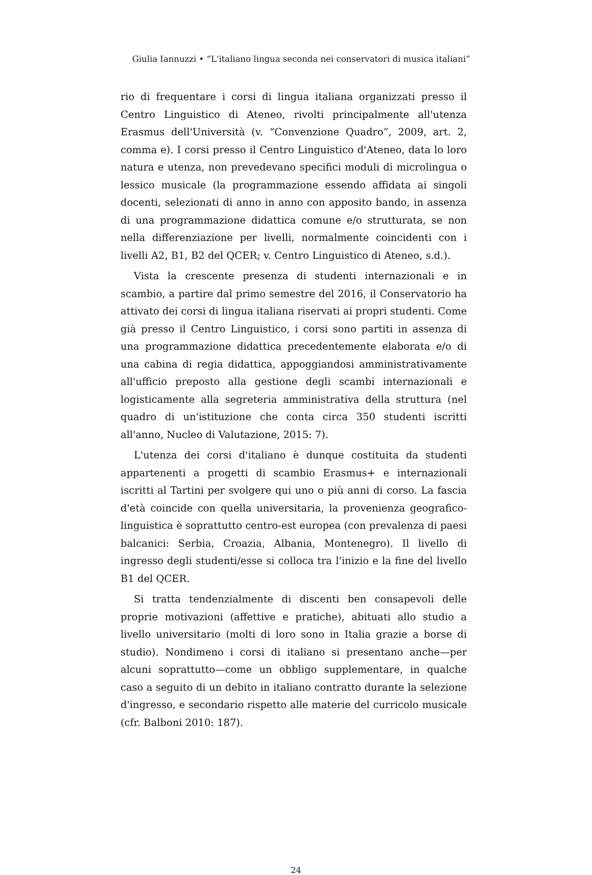Giulia Iannuzzi • “L'italiano lingua seconda nei conservatori di musica italiani”
rio di frequentare i corsi di lingua italiana organizzati presso il Centro Linguistico di Ateneo, rivolti principalmente all'utenza Erasmus dell'Università (v. “Convenzione Quadro”, 2009, art. 2, comma e). I corsi presso il Centro Linguistico d'Ateneo, data lo loro natura e utenza, non prevedevano specifici moduli di microlingua o lessico musicale (la programmazione essendo affidata ai singoli docenti, selezionati di anno in anno con apposito bando, in assenza di una programmazione didattica comune e/o strutturata, se non nella differenziazione per livelli, normalmente coincidenti con i livelli A2, B1, B2 del QCER; v. Centro Linguistico di Ateneo, s.d.).
Vista la crescente presenza di studenti internazionali e in scambio, a partire dal primo semestre del 2016, il Conservatorio ha attivato dei corsi di lingua italiana riservati ai propri studenti. Come già presso il Centro Linguistico, i corsi sono partiti in assenza di una programmazione didattica precedentemente elaborata e/o di una cabina di regia didattica, appoggiandosi amministrativamente all'ufficio preposto alla gestione degli scambi internazionali e logisticamente alla segreteria amministrativa della struttura (nel quadro di un'istituzione che conta circa 350 studenti iscritti all'anno, Nucleo di Valutazione, 2015: 7).
L'utenza dei corsi d'italiano è dunque costituita da studenti appartenenti a progetti di scambio Erasmus+ e internazionali iscritti al Tartini per svolgere qui uno o più anni di corso. La fascia d'età coincide con quella universitaria, la provenienza geografico-linguistica è soprattutto centro-est europea (con prevalenza di paesi balcanici: Serbia, Croazia, Albania, Montenegro). Il livello di ingresso degli studenti/esse si colloca tra l'inizio e la fine del livello B1 del QCER.
Si tratta tendenzialmente di discenti ben consapevoli delle proprie motivazioni (affettive e pratiche), abituati allo studio a livello universitario (molti di loro sono in Italia grazie a borse di studio). Nondimeno i corsi di italiano si presentano anche—per alcuni soprattutto—come un obbligo supplementare, in qualche caso a seguito di un debito in italiano contratto durante la selezione d'ingresso, e secondario rispetto alle materie del curricolo musicale (cfr. Balboni 2010: 187).
24